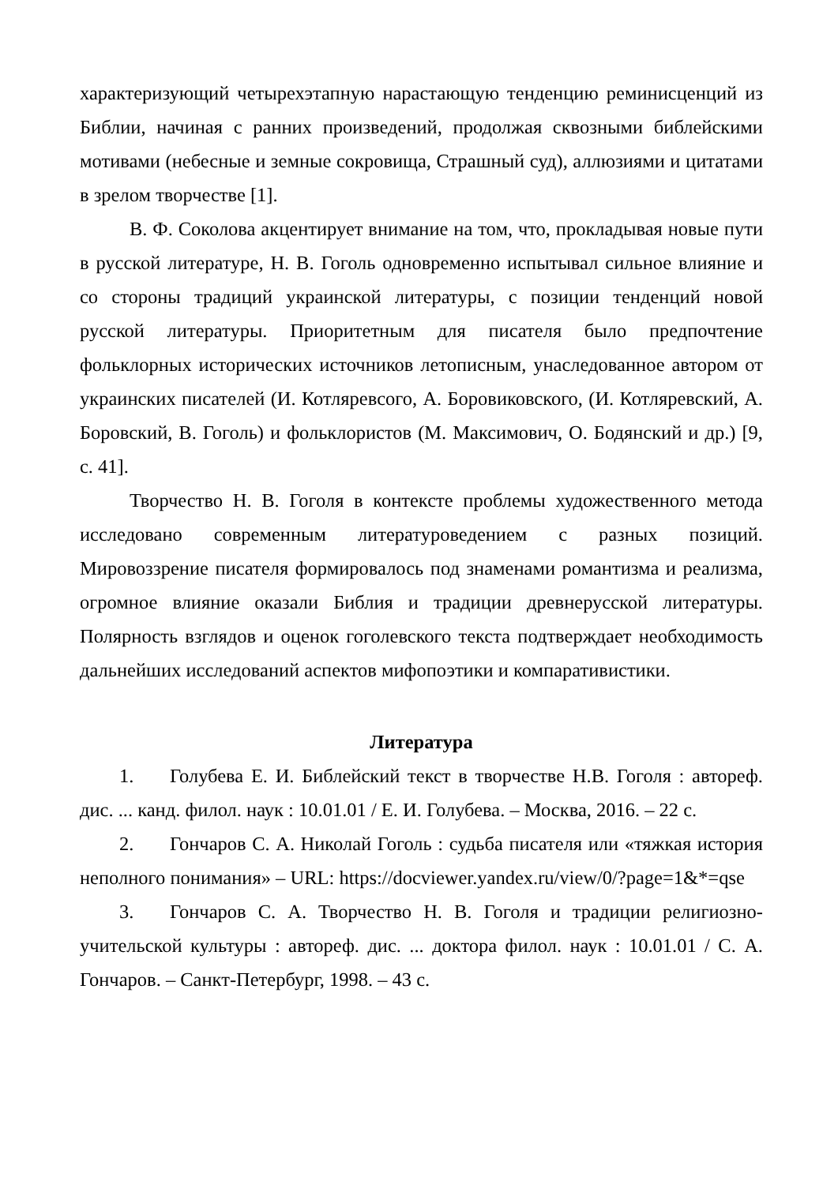характеризующий четырехэтапную нарастающую тенденцию реминисценций из Библии, начиная с ранних произведений, продолжая сквозными библейскими мотивами (небесные и земные сокровища, Страшный суд), аллюзиями и цитатами в зрелом творчестве [1].
В. Ф. Соколова акцентирует внимание на том, что, прокладывая новые пути в русской литературе, Н. В. Гоголь одновременно испытывал сильное влияние и со стороны традиций украинской литературы, с позиции тенденций новой русской литературы. Приоритетным для писателя было предпочтение фольклорных исторических источников летописным, унаследованное автором от украинских писателей (И. Котляревсого, А. Боровиковского, (И. Котляревский, А. Боровский, В. Гоголь) и фольклористов (М. Максимович, О. Бодянский и др.) [9, с. 41].
Творчество Н. В. Гоголя в контексте проблемы художественного метода исследовано современным литературоведением с разных позиций. Мировоззрение писателя формировалось под знаменами романтизма и реализма, огромное влияние оказали Библия и традиции древнерусской литературы. Полярность взглядов и оценок гоголевского текста подтверждает необходимость дальнейших исследований аспектов мифопоэтики и компаративистики.
Литература
1. Голубева Е. И. Библейский текст в творчестве Н.В. Гоголя : автореф. дис. ... канд. филол. наук : 10.01.01 / Е. И. Голубева. – Москва, 2016. – 22 с.
2. Гончаров С. А. Николай Гоголь : судьба писателя или «тяжкая история неполного понимания» – URL: https://docviewer.yandex.ru/view/0/?page=1&*=qse
3. Гончаров С. А. Творчество Н. В. Гоголя и традиции религиозно-учительской культуры : автореф. дис. ... доктора филол. наук : 10.01.01 / С. А. Гончаров. – Санкт-Петербург, 1998. – 43 с.